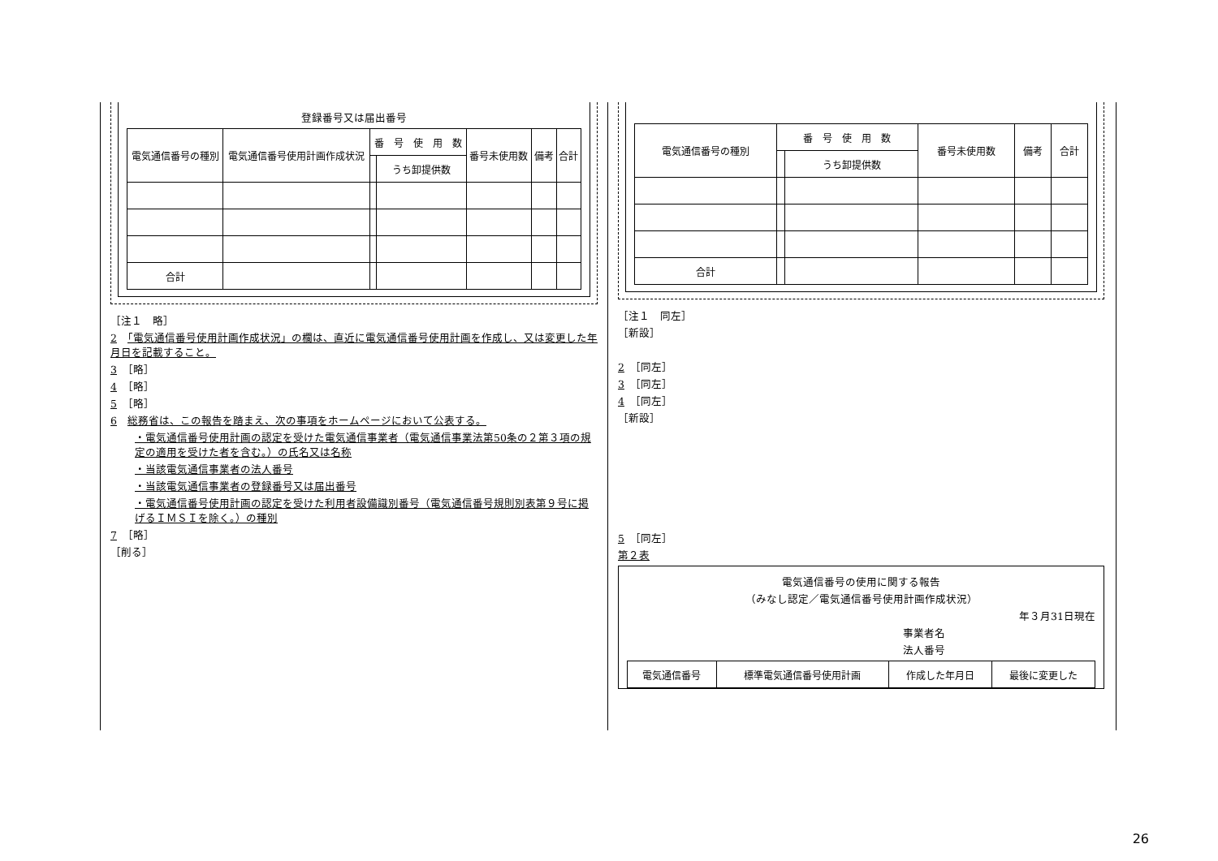登録番号又は届出番号
| 電気通信番号の種別 | 電気通信番号使用計画作成状況 | 番 号 使 用 数 | | 番号未使用数 | 備考 | 合計 |
| --- | --- | --- | --- | --- | --- | --- |
| | | | うち卸提供数 | | | |
| 合計 | | | | | | |
［注１　略］
2　「電気通信番号使用計画作成状況」の欄は、直近に電気通信番号使用計画を作成し、又は変更した年月日を記載すること。
3　［略］
4　［略］
5　［略］
6　総務省は、この報告を踏まえ、次の事項をホームページにおいて公表する。
・電気通信番号使用計画の認定を受けた電気通信事業者（電気通信事業法第50条の２第３項の規定の適用を受けた者を含む。）の氏名又は名称
・当該電気通信事業者の法人番号
・当該電気通信事業者の登録番号又は届出番号
・電気通信番号使用計画の認定を受けた利用者設備識別番号（電気通信番号規則別表第９号に掲げるＩＭＳＩを除く。）の種別
7　［略］
［削る］
| 電気通信番号の種別 | 番 号 使 用 数 | | 番号未使用数 | 備考 | 合計 |
| --- | --- | --- | --- | --- | --- |
| | | うち卸提供数 | | | |
| 合計 | | | | | |
［注１　同左］
［新設］
2　［同左］
3　［同左］
4　［同左］
［新設］
5　［同左］
第２表
電気通信番号の使用に関する報告
（みなし認定／電気通信番号使用計画作成状況）
年３月31日現在
事業者名
法人番号
| 電気通信番号 | 標準電気通信番号使用計画 | 作成した年月日 | 最後に変更した |
| --- | --- | --- | --- |
26